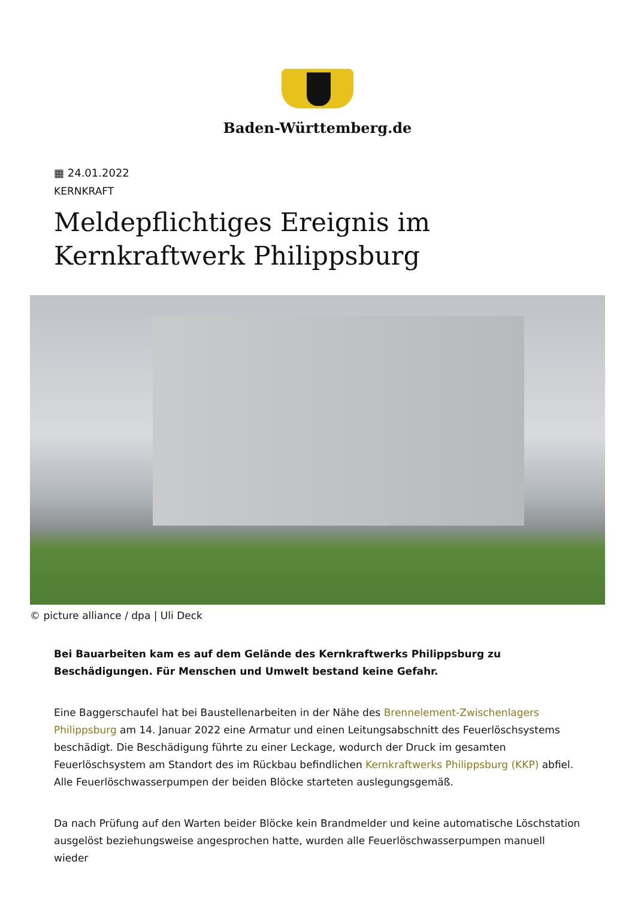Baden-Württemberg.de
▦ 24.01.2022
KERNKRAFT
Meldepflichtiges Ereignis im Kernkraftwerk Philippsburg
© picture alliance / dpa | Uli Deck
Bei Bauarbeiten kam es auf dem Gelände des Kernkraftwerks Philippsburg zu Beschädigungen. Für Menschen und Umwelt bestand keine Gefahr.
Eine Baggerschaufel hat bei Baustellenarbeiten in der Nähe des Brennelement-Zwischenlagers Philippsburg am 14. Januar 2022 eine Armatur und einen Leitungsabschnitt des Feuerlöschsystems beschädigt. Die Beschädigung führte zu einer Leckage, wodurch der Druck im gesamten Feuerlöschsystem am Standort des im Rückbau befindlichen Kernkraftwerks Philippsburg (KKP) abfiel. Alle Feuerlöschwasserpumpen der beiden Blöcke starteten auslegungsgemäß.
Da nach Prüfung auf den Warten beider Blöcke kein Brandmelder und keine automatische Löschstation ausgelöst beziehungsweise angesprochen hatte, wurden alle Feuerlöschwasserpumpen manuell wieder